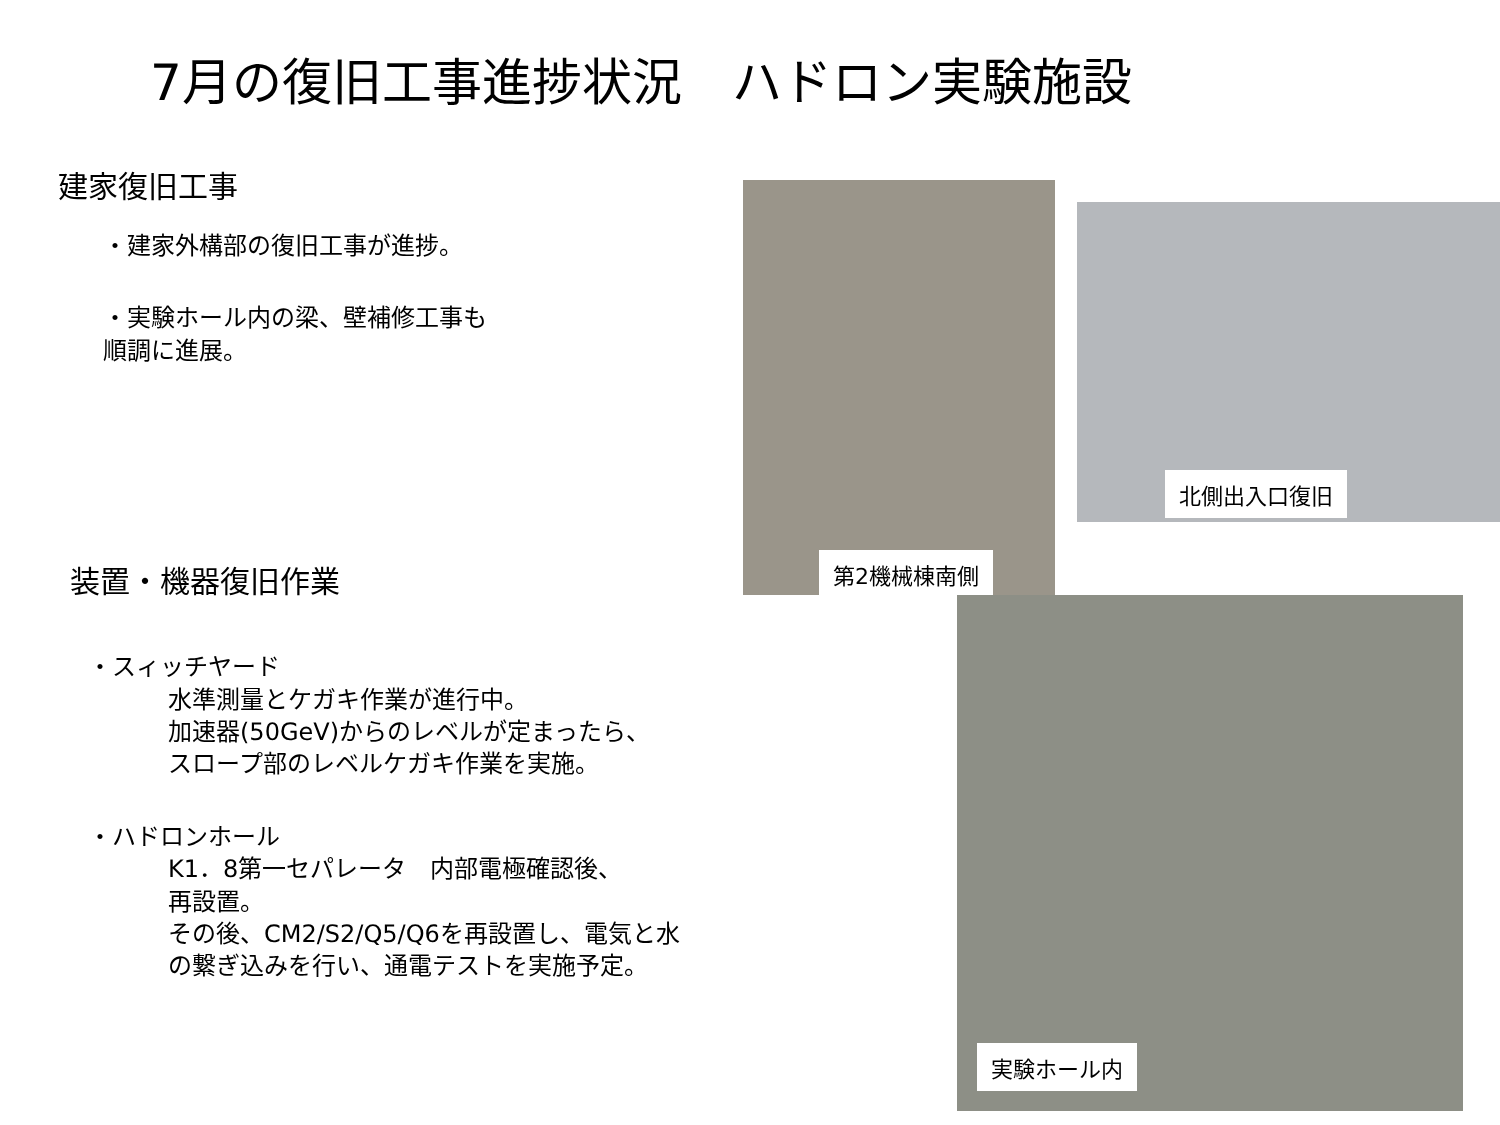7月の復旧工事進捗状況　ハドロン実験施設
建家復旧工事
・建家外構部の復旧工事が進捗。
・実験ホール内の梁、壁補修工事も
順調に進展。
装置・機器復旧作業
・スィッチヤード
水準測量とケガキ作業が進行中。
加速器(50GeV)からのレベルが定まったら、
スロープ部のレベルケガキ作業を実施。
・ハドロンホール
K1．8第一セパレータ　内部電極確認後、
再設置。
その後、CM2/S2/Q5/Q6を再設置し、電気と水
の繋ぎ込みを行い、通電テストを実施予定。
第2機械棟南側
北側出入口復旧
実験ホール内